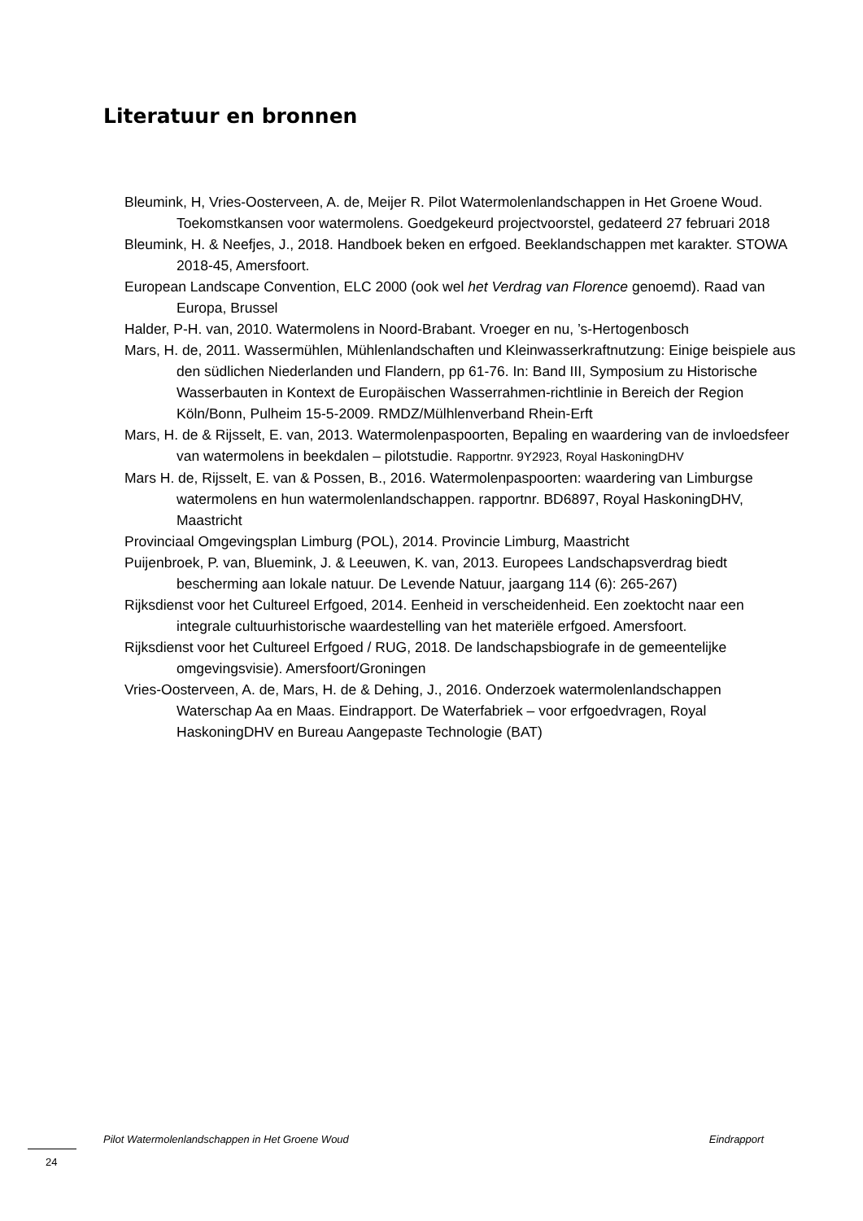Literatuur en bronnen
Bleumink, H, Vries-Oosterveen, A. de, Meijer R. Pilot Watermolenlandschappen in Het Groene Woud. Toekomstkansen voor watermolens. Goedgekeurd projectvoorstel, gedateerd 27 februari 2018
Bleumink, H. & Neefjes, J., 2018. Handboek beken en erfgoed. Beeklandschappen met karakter. STOWA 2018-45, Amersfoort.
European Landscape Convention, ELC 2000 (ook wel het Verdrag van Florence genoemd). Raad van Europa, Brussel
Halder, P-H. van, 2010. Watermolens in Noord-Brabant. Vroeger en nu, ’s-Hertogenbosch
Mars, H. de, 2011. Wassermühlen, Mühlenlandschaften und Kleinwasserkraftnutzung: Einige beispiele aus den südlichen Niederlanden und Flandern, pp 61-76. In: Band III, Symposium zu Historische Wasserbauten in Kontext de Europäischen Wasserrahmen-richtlinie in Bereich der Region Köln/Bonn, Pulheim 15-5-2009. RMDZ/Mülhlenverband Rhein-Erft
Mars, H. de & Rijsselt, E. van, 2013. Watermolenpaspoorten, Bepaling en waardering van de invloedsfeer van watermolens in beekdalen – pilotstudie. Rapportnr. 9Y2923, Royal HaskoningDHV
Mars H. de, Rijsselt, E. van & Possen, B., 2016. Watermolenpaspoorten: waardering van Limburgse watermolens en hun watermolenlandschappen. rapportnr. BD6897, Royal HaskoningDHV, Maastricht
Provinciaal Omgevingsplan Limburg (POL), 2014. Provincie Limburg, Maastricht
Puijenbroek, P. van, Bluemink, J. & Leeuwen, K. van, 2013. Europees Landschapsverdrag biedt bescherming aan lokale natuur. De Levende Natuur, jaargang 114 (6): 265-267)
Rijksdienst voor het Cultureel Erfgoed, 2014. Eenheid in verscheidenheid. Een zoektocht naar een integrale cultuurhistorische waardestelling van het materiële erfgoed. Amersfoort.
Rijksdienst voor het Cultureel Erfgoed / RUG, 2018. De landschapsbiografe in de gemeentelijke omgevingsvisie). Amersfoort/Groningen
Vries-Oosterveen, A. de, Mars, H. de & Dehing, J., 2016. Onderzoek watermolenlandschappen Waterschap Aa en Maas. Eindrapport. De Waterfabriek – voor erfgoedvragen, Royal HaskoningDHV en Bureau Aangepaste Technologie (BAT)
Pilot Watermolenlandschappen in Het Groene Woud Eindrapport
24